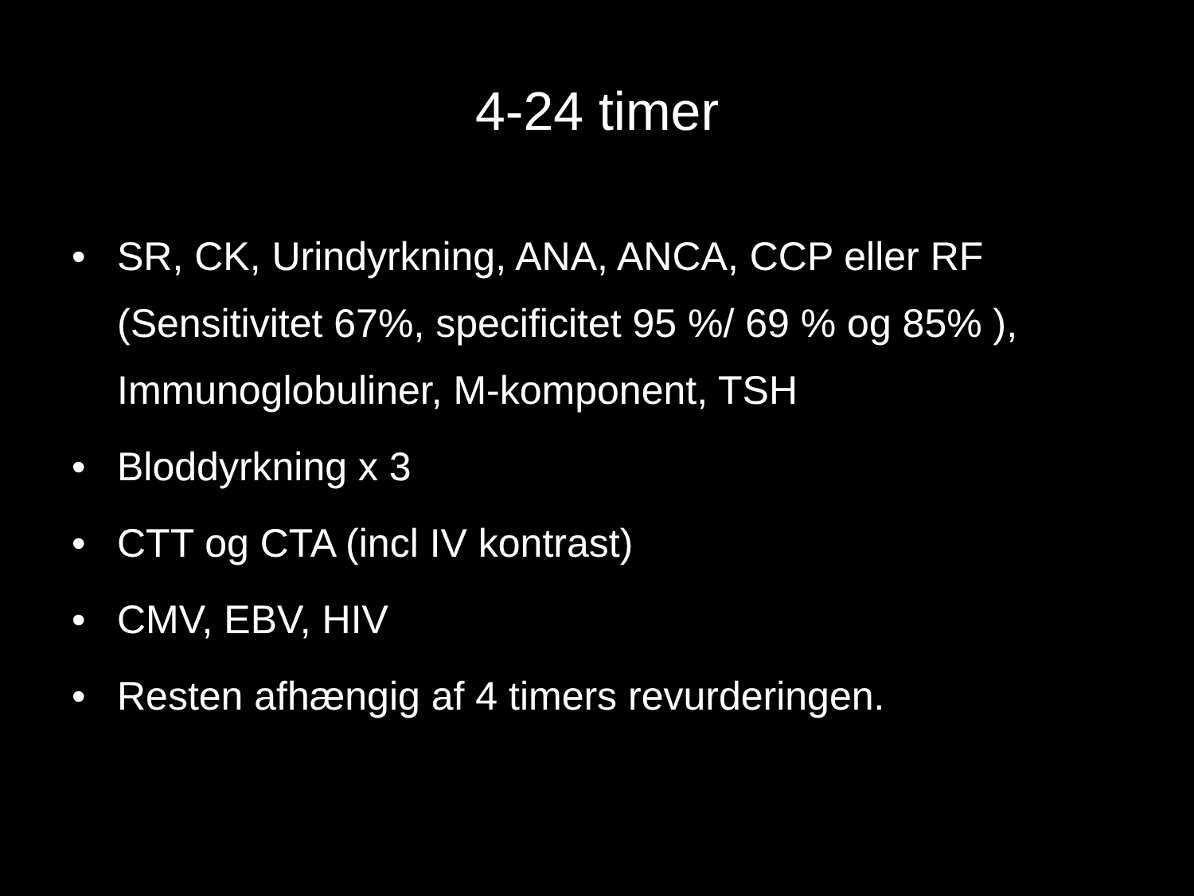4-24 timer
• SR, CK, Urindyrkning, ANA, ANCA, CCP eller RF (Sensitivitet 67%, specificitet 95 %/ 69 % og 85% ), Immunoglobuliner, M-komponent, TSH
• Bloddyrkning x 3
• CTT og CTA (incl IV kontrast)
• CMV, EBV, HIV
• Resten afhængig af 4 timers revurderingen.